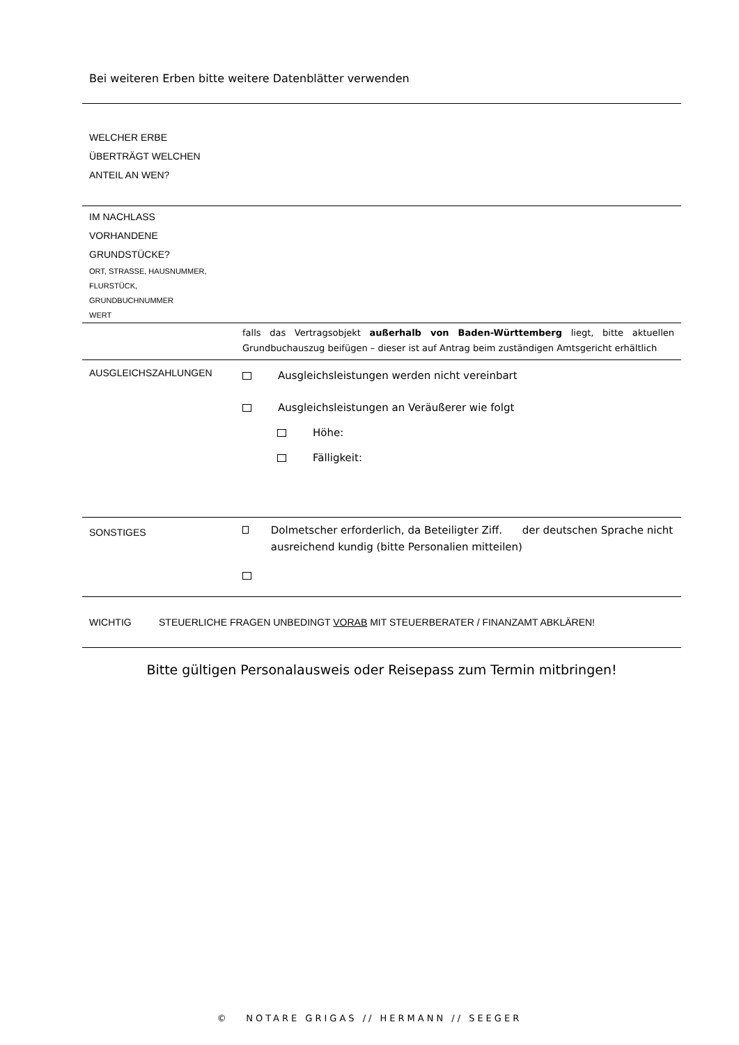Bei weiteren Erben bitte weitere Datenblätter verwenden
| WELCHER ERBE ÜBERTRÄGT WELCHEN ANTEIL AN WEN? | |
| IM NACHLASS VORHANDENE GRUNDSTÜCKE? ORT, STRASSE, HAUSNUMMER, FLURSTÜCK, GRUNDBUCHNUMMER WERT | |
| | falls das Vertragsobjekt außerhalb von Baden-Württemberg liegt, bitte aktuellen Grundbuchauszug beifügen – dieser ist auf Antrag beim zuständigen Amtsgericht erhältlich |
| AUSGLEICHSZAHLUNGEN | Ausgleichsleistungen werden nicht vereinbart Ausgleichsleistungen an Veräußerer wie folgt Höhe: Fälligkeit: |
| SONSTIGES | Dolmetscher erforderlich, da Beteiligter Ziff. der deutschen Sprache nicht ausreichend kundig (bitte Personalien mitteilen) |
| WICHTIG STEUERLICHE FRAGEN UNBEDINGT VORAB MIT STEUERBERATER / FINANZAMT ABKLÄREN! | |
Bitte gültigen Personalausweis oder Reisepass zum Termin mitbringen!
© NOTARE GRIGAS // HERMANN // SEEGER